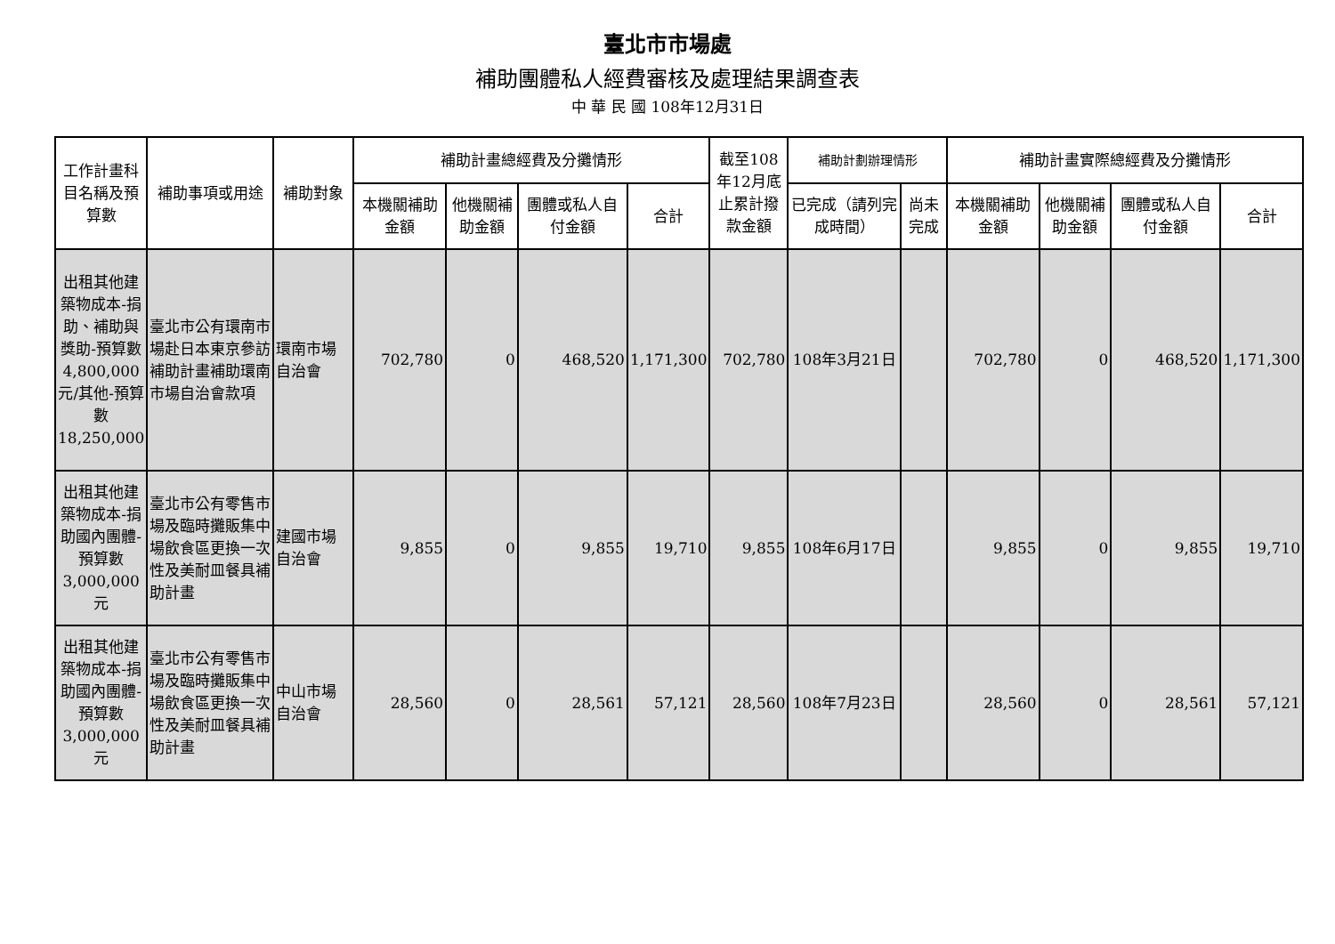臺北市市場處
補助團體私人經費審核及處理結果調查表
中 華 民 國 108年12月31日
| 工作計畫科目名稱及預算數 | 補助事項或用途 | 補助對象 | 補助計畫總經費及分攤情形 | | | | 截至108年12月底止累計撥款金額 | 補助計劃辦理情形 | | 補助計畫實際總經費及分攤情形 | | | |
| --- | --- | --- | --- | --- | --- | --- | --- | --- | --- | --- | --- | --- | --- |
| | | | 本機關補助金額 | 他機關補助金額 | 團體或私人自付金額 | 合計 | | 已完成（請列完成時間） | 尚未完成 | 本機關補助金額 | 他機關補助金額 | 團體或私人自付金額 | 合計 |
| 出租其他建築物成本-捐助、補助與獎助-預算數4,800,000元/其他-預算數18,250,000 | 臺北市公有環南市場赴日本東京參訪補助計畫補助環南市場自治會款項 | 環南市場自治會 | 702,780 | 0 | 468,520 | 1,171,300 | 702,780 | 108年3月21日 | | 702,780 | 0 | 468,520 | 1,171,300 |
| 出租其他建築物成本-捐助國內團體-預算數3,000,000元 | 臺北市公有零售市場及臨時攤販集中場飲食區更換一次性及美耐皿餐具補助計畫 | 建國市場自治會 | 9,855 | 0 | 9,855 | 19,710 | 9,855 | 108年6月17日 | | 9,855 | 0 | 9,855 | 19,710 |
| 出租其他建築物成本-捐助國內團體-預算數3,000,000元 | 臺北市公有零售市場及臨時攤販集中場飲食區更換一次性及美耐皿餐具補助計畫 | 中山市場自治會 | 28,560 | 0 | 28,561 | 57,121 | 28,560 | 108年7月23日 | | 28,560 | 0 | 28,561 | 57,121 |